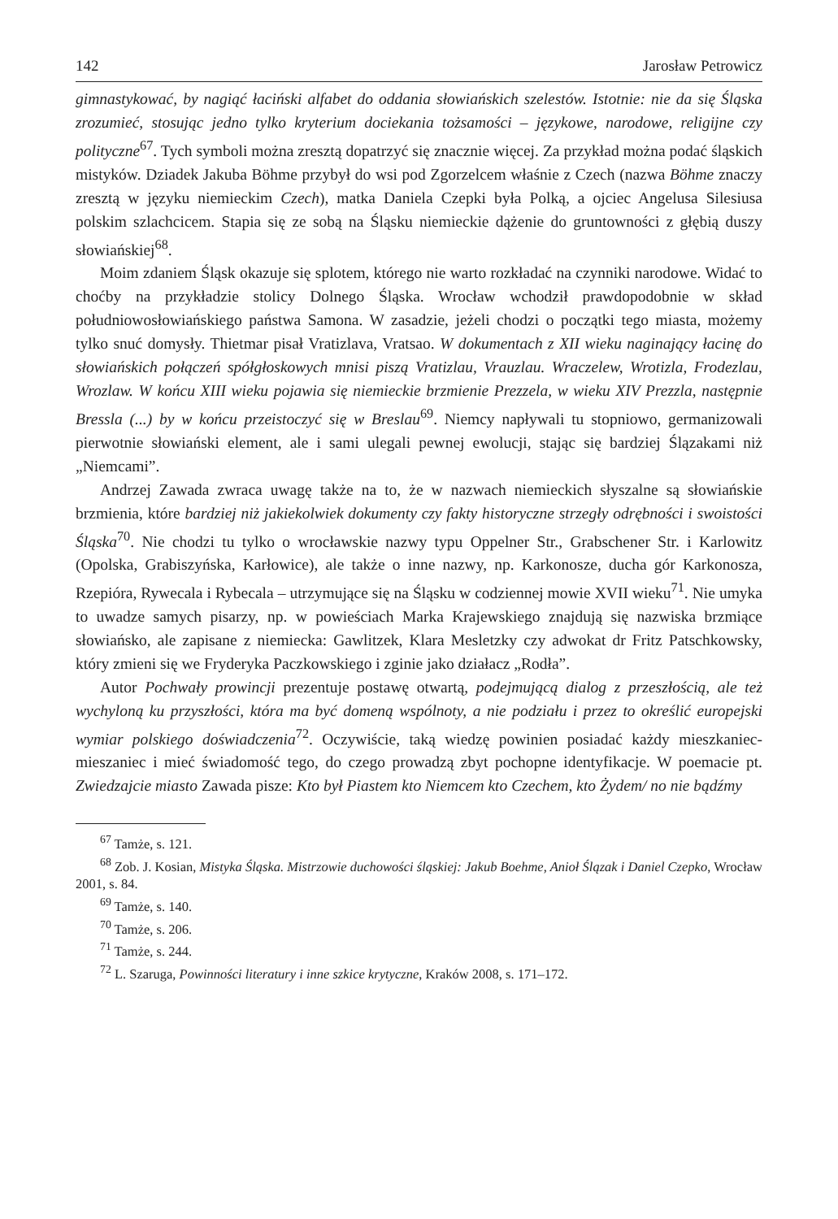142 Jarosław Petrowicz
gimnastykować, by nagiąć łaciński alfabet do oddania słowiańskich szelestów. Istotnie: nie da się Śląska zrozumieć, stosując jedno tylko kryterium dociekania tożsamości – językowe, narodowe, religijne czy polityczne<sup>67</sup>. Tych symboli można zresztą dopatrzyć się znacznie więcej. Za przykład można podać śląskich mistyków. Dziadek Jakuba Böhme przybył do wsi pod Zgorzelcem właśnie z Czech (nazwa Böhme znaczy zresztą w języku niemieckim Czech), matka Daniela Czepki była Polką, a ojciec Angelusa Silesiusa polskim szlachcicem. Stapia się ze sobą na Śląsku niemieckie dążenie do gruntowności z głębią duszy słowiańskiej<sup>68</sup>.
Moim zdaniem Śląsk okazuje się splotem, którego nie warto rozkładać na czynniki narodowe. Widać to choćby na przykładzie stolicy Dolnego Śląska. Wrocław wchodził prawdopodobnie w skład południowosłowiańskiego państwa Samona. W zasadzie, jeżeli chodzi o początki tego miasta, możemy tylko snuć domysły. Thietmar pisał Vratizlava, Vratsao. W dokumentach z XII wieku naginający łacinę do słowiańskich połączeń spółgłoskowych mnisi piszą Vratizlau, Vrauzlau. Wraczelew, Wrotizla, Frodezlau, Wrozlaw. W końcu XIII wieku pojawia się niemieckie brzmienie Prezzela, w wieku XIV Prezzla, następnie Bressla (...) by w końcu przeistoczyć się w Breslau<sup>69</sup>. Niemcy napływali tu stopniowo, germanizowali pierwotnie słowiański element, ale i sami ulegali pewnej ewolucji, stając się bardziej Ślązakami niż „Niemcami”.
Andrzej Zawada zwraca uwagę także na to, że w nazwach niemieckich słyszalne są słowiańskie brzmienia, które bardziej niż jakiekolwiek dokumenty czy fakty historyczne strzegły odrębności i swoistości Śląska<sup>70</sup>. Nie chodzi tu tylko o wrocławskie nazwy typu Oppelner Str., Grabschener Str. i Karlowitz (Opolska, Grabiszyńska, Karłowice), ale także o inne nazwy, np. Karkonosze, ducha gór Karkonosza, Rzepióra, Rywecala i Rybecala – utrzymujące się na Śląsku w codziennej mowie XVII wieku<sup>71</sup>. Nie umyka to uwadze samych pisarzy, np. w powieściach Marka Krajewskiego znajdują się nazwiska brzmiące słowiańsko, ale zapisane z niemiecka: Gawlitzek, Klara Mesletzky czy adwokat dr Fritz Patschkowsky, który zmieni się we Fryderyka Paczkowskiego i zginie jako działacz „Rodła”.
Autor Pochwały prowincji prezentuje postawę otwartą, podejmującą dialog z przeszłością, ale też wychyloną ku przyszłości, która ma być domeną wspólnoty, a nie podziału i przez to określić europejski wymiar polskiego doświadczenia<sup>72</sup>. Oczywiście, taką wiedzę powinien posiadać każdy mieszkaniec-mieszaniec i mieć świadomość tego, do czego prowadzą zbyt pochopne identyfikacje. W poemacie pt. Zwiedzajcie miasto Zawada pisze: Kto był Piastem kto Niemcem kto Czechem, kto Żydem/ no nie bądźmy
<sup>67</sup> Tamże, s. 121.
<sup>68</sup> Zob. J. Kosian, Mistyka Śląska. Mistrzowie duchowości śląskiej: Jakub Boehme, Anioł Ślązak i Daniel Czepko, Wrocław 2001, s. 84.
<sup>69</sup> Tamże, s. 140.
<sup>70</sup> Tamże, s. 206.
<sup>71</sup> Tamże, s. 244.
<sup>72</sup> L. Szaruga, Powinności literatury i inne szkice krytyczne, Kraków 2008, s. 171–172.